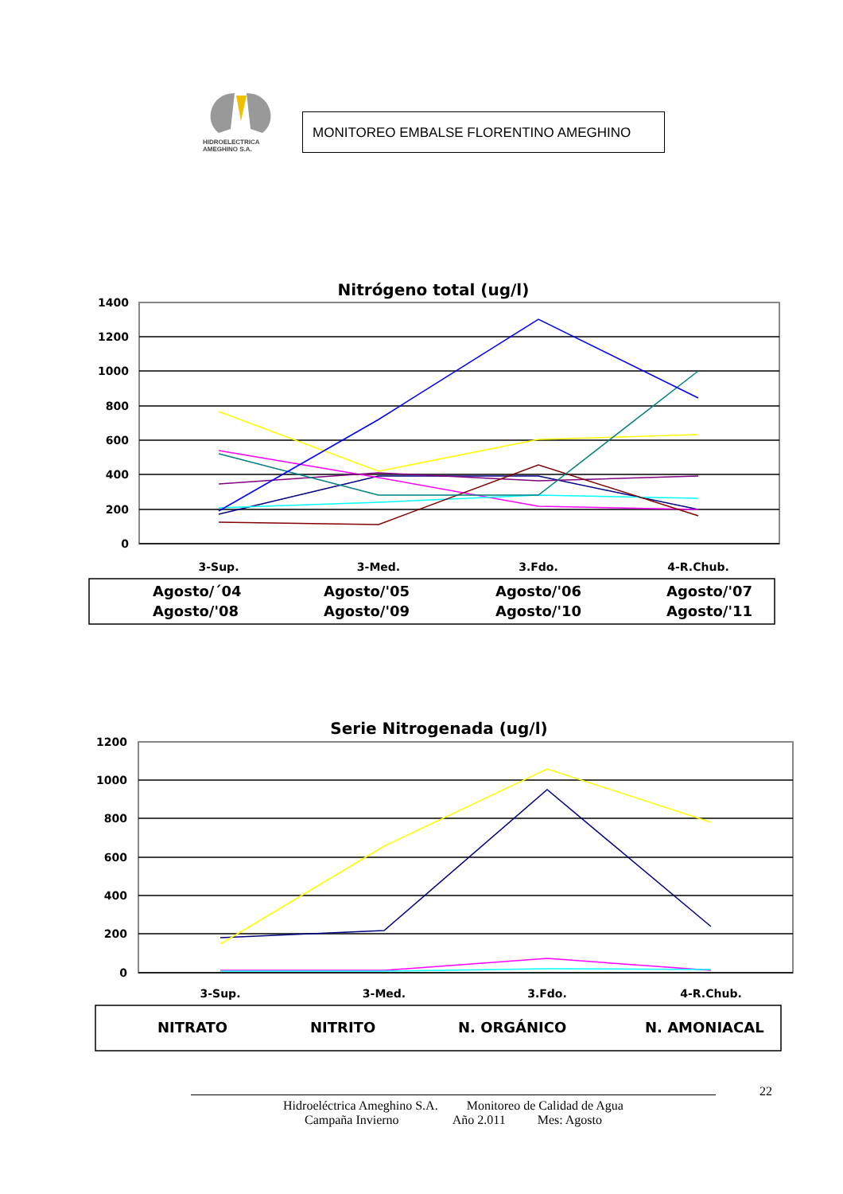HIDROELECTRICA
AMEGHINO S.A.
MONITOREO EMBALSE FLORENTINO AMEGHINO
Nitrógeno total (ug/l)
1400
1200
1000
800
600
400
200
0
3-Sup.
3-Med.
3.Fdo.
4-R.Chub.
Agosto/´04
Agosto/'05
Agosto/'06
Agosto/'07
Agosto/'08
Agosto/'09
Agosto/'10
Agosto/'11
Serie Nitrogenada (ug/l)
1200
1000
800
600
400
200
0
3-Sup.
3-Med.
3.Fdo.
4-R.Chub.
NITRATO
NITRITO
N. ORGÁNICO
N. AMONIACAL
22
Hidroeléctrica Ameghino S.A. Monitoreo de Calidad de Agua
Campaña Invierno Año 2.011 Mes: Agosto